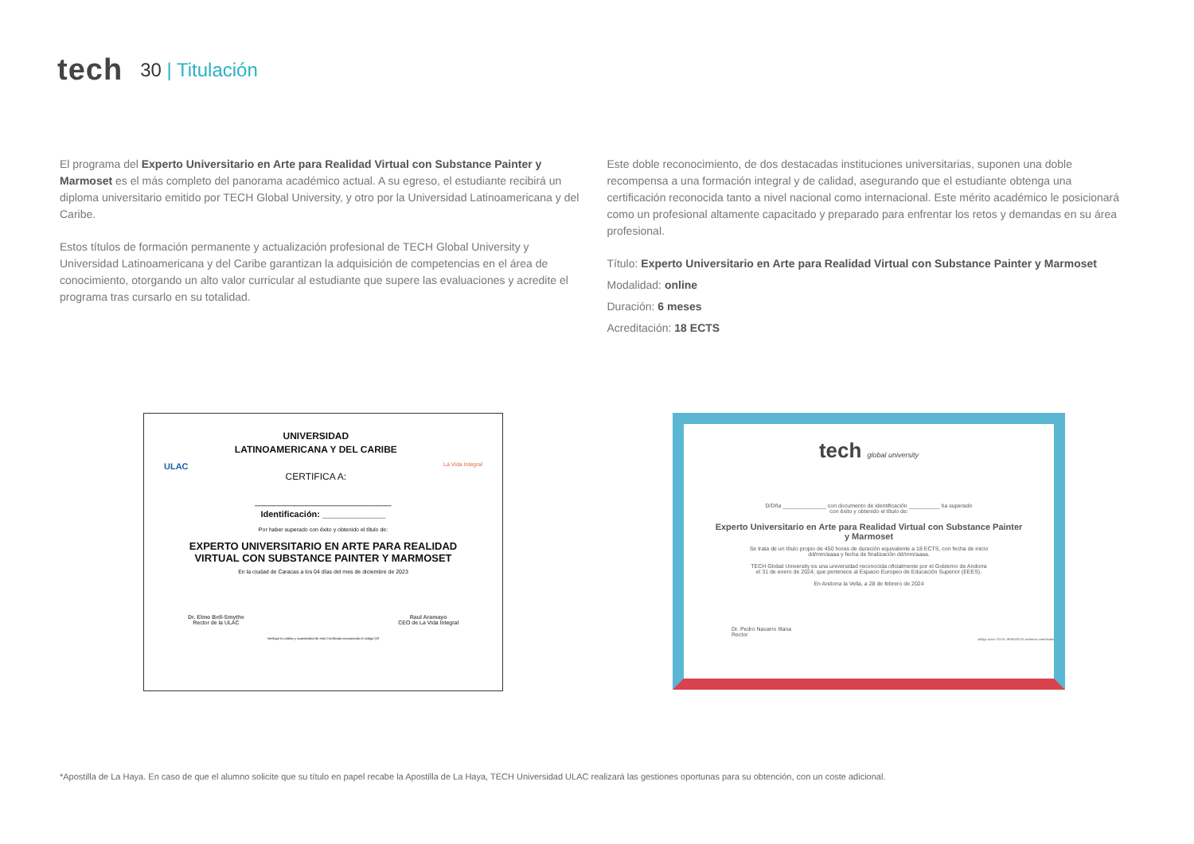tech
30 | Titulación
El programa del Experto Universitario en Arte para Realidad Virtual con Substance Painter y Marmoset es el más completo del panorama académico actual. A su egreso, el estudiante recibirá un diploma universitario emitido por TECH Global University, y otro por la Universidad Latinoamericana y del Caribe.
Estos títulos de formación permanente y actualización profesional de TECH Global University y Universidad Latinoamericana y del Caribe garantizan la adquisición de competencias en el área de conocimiento, otorgando un alto valor curricular al estudiante que supere las evaluaciones y acredite el programa tras cursarlo en su totalidad.
Este doble reconocimiento, de dos destacadas instituciones universitarias, suponen una doble recompensa a una formación integral y de calidad, asegurando que el estudiante obtenga una certificación reconocida tanto a nivel nacional como internacional. Este mérito académico le posicionará como un profesional altamente capacitado y preparado para enfrentar los retos y demandas en su área profesional.
Título: Experto Universitario en Arte para Realidad Virtual con Substance Painter y Marmoset
Modalidad: online
Duración: 6 meses
Acreditación: 18 ECTS
ULAC
UNIVERSIDAD
LATINOAMERICANA Y DEL CARIBE
CERTIFICA A:
La Vida Integral
____________________________
Identificación: _____________
Por haber superado con éxito y obtenido el título de:
EXPERTO UNIVERSITARIO EN ARTE PARA REALIDAD
VIRTUAL CON SUBSTANCE PAINTER Y MARMOSET
En la ciudad de Caracas a los 04 días del mes de diciembre de 2023
Dr. Elmo Bell-Smythe
Rector de la ULAC
Raul Aramayo
CEO de La Vida Integral
Verifique la validez y autenticidad de este Certificado escaneando el código QR
tech global university
D/Dña ______________ con documento de identificación __________ ha superado
con éxito y obtenido el título de:
Experto Universitario en Arte para Realidad Virtual con Substance Painter
y Marmoset
Se trata de un título propio de 450 horas de duración equivalente a 18 ECTS, con fecha de inicio
dd/mm/aaaa y fecha de finalización dd/mm/aaaa.
TECH Global University es una universidad reconocida oficialmente por el Gobierno de Andorra
el 31 de enero de 2024, que pertenece al Espacio Europeo de Educación Superior (EEES).
En Andorra la Vella, a 28 de febrero de 2024
Dr. Pedro Navarro Illana
Rector
código único TECH: AFWOR23S techtitute.com/titulos
*Apostilla de La Haya. En caso de que el alumno solicite que su título en papel recabe la Apostilla de La Haya, TECH Universidad ULAC realizará las gestiones oportunas para su obtención, con un coste adicional.